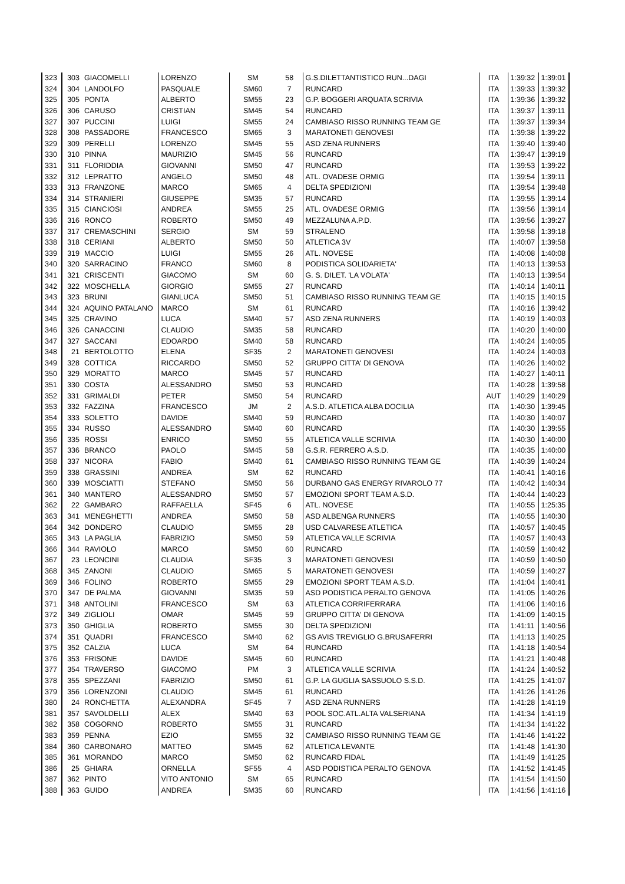| 323 | 303 | GIACOMELLI | LORENZO | SM | 58 | G.S.DILETTANTISTICO RUN...DAGI | ITA | 1:39:32 | 1:39:01 |
| 324 | 304 | LANDOLFO | PASQUALE | SM60 | 7 | RUNCARD | ITA | 1:39:33 | 1:39:32 |
| 325 | 305 | PONTA | ALBERTO | SM55 | 23 | G.P. BOGGERI ARQUATA SCRIVIA | ITA | 1:39:36 | 1:39:32 |
| 326 | 306 | CARUSO | CRISTIAN | SM45 | 54 | RUNCARD | ITA | 1:39:37 | 1:39:11 |
| 327 | 307 | PUCCINI | LUIGI | SM55 | 24 | CAMBIASO RISSO RUNNING TEAM GE | ITA | 1:39:37 | 1:39:34 |
| 328 | 308 | PASSADORE | FRANCESCO | SM65 | 3 | MARATONETI GENOVESI | ITA | 1:39:38 | 1:39:22 |
| 329 | 309 | PERELLI | LORENZO | SM45 | 55 | ASD ZENA RUNNERS | ITA | 1:39:40 | 1:39:40 |
| 330 | 310 | PINNA | MAURIZIO | SM45 | 56 | RUNCARD | ITA | 1:39:47 | 1:39:19 |
| 331 | 311 | FLORIDDIA | GIOVANNI | SM50 | 47 | RUNCARD | ITA | 1:39:53 | 1:39:22 |
| 332 | 312 | LEPRATTO | ANGELO | SM50 | 48 | ATL. OVADESE ORMIG | ITA | 1:39:54 | 1:39:11 |
| 333 | 313 | FRANZONE | MARCO | SM65 | 4 | DELTA SPEDIZIONI | ITA | 1:39:54 | 1:39:48 |
| 334 | 314 | STRANIERI | GIUSEPPE | SM35 | 57 | RUNCARD | ITA | 1:39:55 | 1:39:14 |
| 335 | 315 | CIANCIOSI | ANDREA | SM55 | 25 | ATL. OVADESE ORMIG | ITA | 1:39:56 | 1:39:14 |
| 336 | 316 | RONCO | ROBERTO | SM50 | 49 | MEZZALUNA A.P.D. | ITA | 1:39:56 | 1:39:27 |
| 337 | 317 | CREMASCHINI | SERGIO | SM | 59 | STRALENO | ITA | 1:39:58 | 1:39:18 |
| 338 | 318 | CERIANI | ALBERTO | SM50 | 50 | ATLETICA 3V | ITA | 1:40:07 | 1:39:58 |
| 339 | 319 | MACCIO | LUIGI | SM55 | 26 | ATL. NOVESE | ITA | 1:40:08 | 1:40:08 |
| 340 | 320 | SARRACINO | FRANCO | SM60 | 8 | PODISTICA SOLIDARIETA' | ITA | 1:40:13 | 1:39:53 |
| 341 | 321 | CRISCENTI | GIACOMO | SM | 60 | G. S. DILET. 'LA VOLATA' | ITA | 1:40:13 | 1:39:54 |
| 342 | 322 | MOSCHELLA | GIORGIO | SM55 | 27 | RUNCARD | ITA | 1:40:14 | 1:40:11 |
| 343 | 323 | BRUNI | GIANLUCA | SM50 | 51 | CAMBIASO RISSO RUNNING TEAM GE | ITA | 1:40:15 | 1:40:15 |
| 344 | 324 | AQUINO PATALANO | MARCO | SM | 61 | RUNCARD | ITA | 1:40:16 | 1:39:42 |
| 345 | 325 | CRAVINO | LUCA | SM40 | 57 | ASD ZENA RUNNERS | ITA | 1:40:19 | 1:40:03 |
| 346 | 326 | CANACCINI | CLAUDIO | SM35 | 58 | RUNCARD | ITA | 1:40:20 | 1:40:00 |
| 347 | 327 | SACCANI | EDOARDO | SM40 | 58 | RUNCARD | ITA | 1:40:24 | 1:40:05 |
| 348 | 21 | BERTOLOTTO | ELENA | SF35 | 2 | MARATONETI GENOVESI | ITA | 1:40:24 | 1:40:03 |
| 349 | 328 | COTTICA | RICCARDO | SM50 | 52 | GRUPPO CITTA' DI GENOVA | ITA | 1:40:26 | 1:40:02 |
| 350 | 329 | MORATTO | MARCO | SM45 | 57 | RUNCARD | ITA | 1:40:27 | 1:40:11 |
| 351 | 330 | COSTA | ALESSANDRO | SM50 | 53 | RUNCARD | ITA | 1:40:28 | 1:39:58 |
| 352 | 331 | GRIMALDI | PETER | SM50 | 54 | RUNCARD | AUT | 1:40:29 | 1:40:29 |
| 353 | 332 | FAZZINA | FRANCESCO | JM | 2 | A.S.D. ATLETICA ALBA DOCILIA | ITA | 1:40:30 | 1:39:45 |
| 354 | 333 | SOLETTO | DAVIDE | SM40 | 59 | RUNCARD | ITA | 1:40:30 | 1:40:07 |
| 355 | 334 | RUSSO | ALESSANDRO | SM40 | 60 | RUNCARD | ITA | 1:40:30 | 1:39:55 |
| 356 | 335 | ROSSI | ENRICO | SM50 | 55 | ATLETICA VALLE SCRIVIA | ITA | 1:40:30 | 1:40:00 |
| 357 | 336 | BRANCO | PAOLO | SM45 | 58 | G.S.R. FERRERO A.S.D. | ITA | 1:40:35 | 1:40:00 |
| 358 | 337 | NICORA | FABIO | SM40 | 61 | CAMBIASO RISSO RUNNING TEAM GE | ITA | 1:40:39 | 1:40:24 |
| 359 | 338 | GRASSINI | ANDREA | SM | 62 | RUNCARD | ITA | 1:40:41 | 1:40:16 |
| 360 | 339 | MOSCIATTI | STEFANO | SM50 | 56 | DURBANO GAS ENERGY RIVAROLO 77 | ITA | 1:40:42 | 1:40:34 |
| 361 | 340 | MANTERO | ALESSANDRO | SM50 | 57 | EMOZIONI SPORT TEAM A.S.D. | ITA | 1:40:44 | 1:40:23 |
| 362 | 22 | GAMBARO | RAFFAELLA | SF45 | 6 | ATL. NOVESE | ITA | 1:40:55 | 1:25:35 |
| 363 | 341 | MENEGHETTI | ANDREA | SM50 | 58 | ASD ALBENGA RUNNERS | ITA | 1:40:55 | 1:40:30 |
| 364 | 342 | DONDERO | CLAUDIO | SM55 | 28 | USD CALVARESE ATLETICA | ITA | 1:40:57 | 1:40:45 |
| 365 | 343 | LA PAGLIA | FABRIZIO | SM50 | 59 | ATLETICA VALLE SCRIVIA | ITA | 1:40:57 | 1:40:43 |
| 366 | 344 | RAVIOLO | MARCO | SM50 | 60 | RUNCARD | ITA | 1:40:59 | 1:40:42 |
| 367 | 23 | LEONCINI | CLAUDIA | SF35 | 3 | MARATONETI GENOVESI | ITA | 1:40:59 | 1:40:50 |
| 368 | 345 | ZANONI | CLAUDIO | SM65 | 5 | MARATONETI GENOVESI | ITA | 1:40:59 | 1:40:27 |
| 369 | 346 | FOLINO | ROBERTO | SM55 | 29 | EMOZIONI SPORT TEAM A.S.D. | ITA | 1:41:04 | 1:40:41 |
| 370 | 347 | DE PALMA | GIOVANNI | SM35 | 59 | ASD PODISTICA PERALTO GENOVA | ITA | 1:41:05 | 1:40:26 |
| 371 | 348 | ANTOLINI | FRANCESCO | SM | 63 | ATLETICA CORRIFERRARA | ITA | 1:41:06 | 1:40:16 |
| 372 | 349 | ZIGLIOLI | OMAR | SM45 | 59 | GRUPPO CITTA' DI GENOVA | ITA | 1:41:09 | 1:40:15 |
| 373 | 350 | GHIGLIA | ROBERTO | SM55 | 30 | DELTA SPEDIZIONI | ITA | 1:41:11 | 1:40:56 |
| 374 | 351 | QUADRI | FRANCESCO | SM40 | 62 | GS AVIS TREVIGLIO G.BRUSAFERRI | ITA | 1:41:13 | 1:40:25 |
| 375 | 352 | CALZIA | LUCA | SM | 64 | RUNCARD | ITA | 1:41:18 | 1:40:54 |
| 376 | 353 | FRISONE | DAVIDE | SM45 | 60 | RUNCARD | ITA | 1:41:21 | 1:40:48 |
| 377 | 354 | TRAVERSO | GIACOMO | PM | 3 | ATLETICA VALLE SCRIVIA | ITA | 1:41:24 | 1:40:52 |
| 378 | 355 | SPEZZANI | FABRIZIO | SM50 | 61 | G.P. LA GUGLIA SASSUOLO S.S.D. | ITA | 1:41:25 | 1:41:07 |
| 379 | 356 | LORENZONI | CLAUDIO | SM45 | 61 | RUNCARD | ITA | 1:41:26 | 1:41:26 |
| 380 | 24 | RONCHETTA | ALEXANDRA | SF45 | 7 | ASD ZENA RUNNERS | ITA | 1:41:28 | 1:41:19 |
| 381 | 357 | SAVOLDELLI | ALEX | SM40 | 63 | POOL SOC.ATL.ALTA VALSERIANA | ITA | 1:41:34 | 1:41:19 |
| 382 | 358 | COGORNO | ROBERTO | SM55 | 31 | RUNCARD | ITA | 1:41:34 | 1:41:22 |
| 383 | 359 | PENNA | EZIO | SM55 | 32 | CAMBIASO RISSO RUNNING TEAM GE | ITA | 1:41:46 | 1:41:22 |
| 384 | 360 | CARBONARO | MATTEO | SM45 | 62 | ATLETICA LEVANTE | ITA | 1:41:48 | 1:41:30 |
| 385 | 361 | MORANDO | MARCO | SM50 | 62 | RUNCARD FIDAL | ITA | 1:41:49 | 1:41:25 |
| 386 | 25 | GHIARA | ORNELLA | SF55 | 4 | ASD PODISTICA PERALTO GENOVA | ITA | 1:41:52 | 1:41:45 |
| 387 | 362 | PINTO | VITO ANTONIO | SM | 65 | RUNCARD | ITA | 1:41:54 | 1:41:50 |
| 388 | 363 | GUIDO | ANDREA | SM35 | 60 | RUNCARD | ITA | 1:41:56 | 1:41:16 |